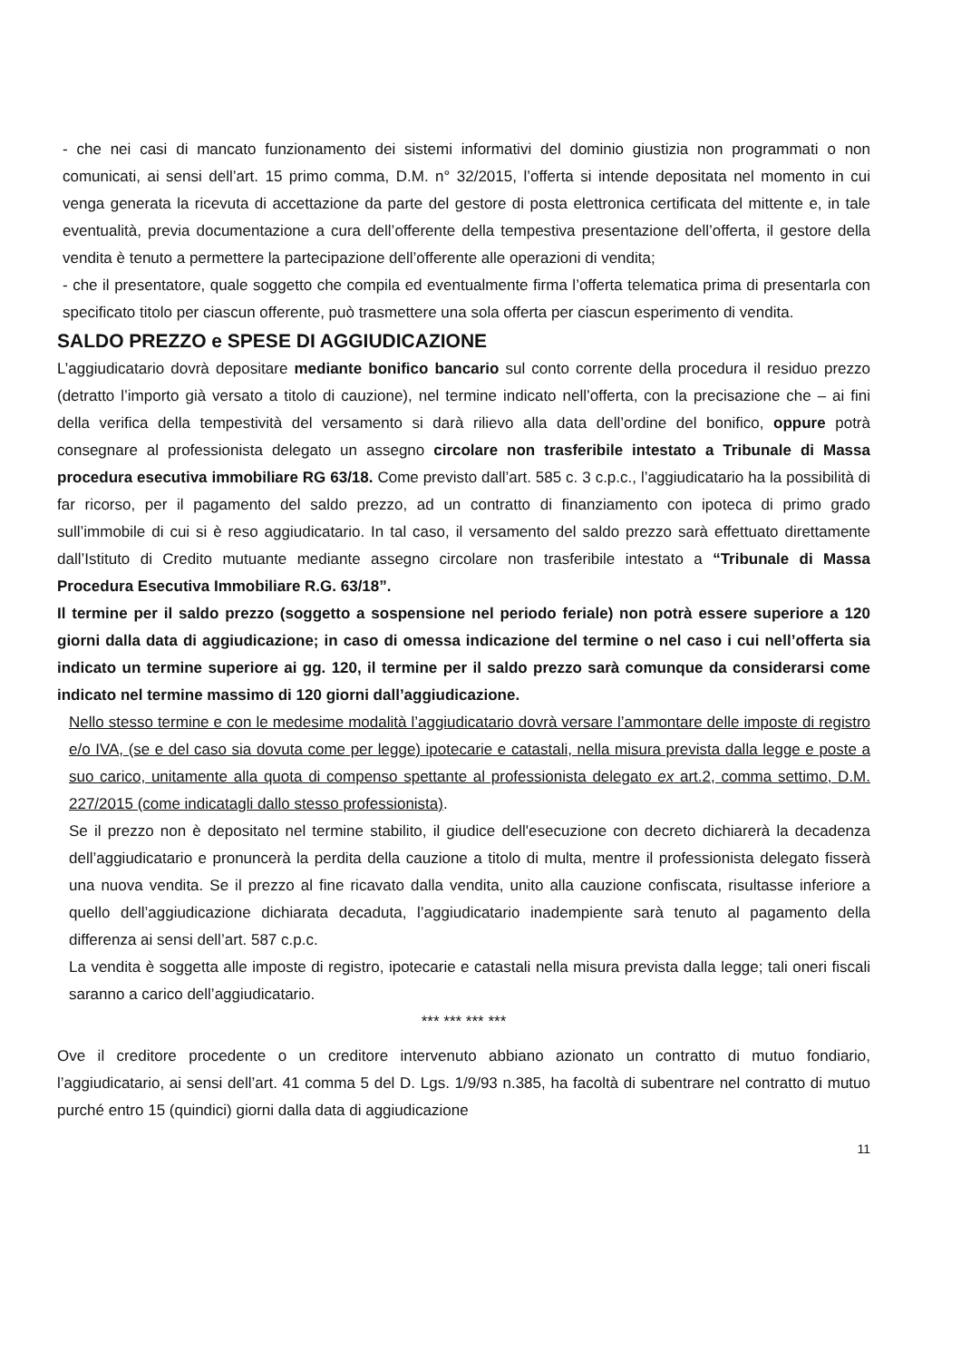- che nei casi di mancato funzionamento dei sistemi informativi del dominio giustizia non programmati o non comunicati, ai sensi dell’art. 15 primo comma, D.M. n° 32/2015, l’offerta si intende depositata nel momento in cui venga generata la ricevuta di accettazione da parte del gestore di posta elettronica certificata del mittente e, in tale eventualità, previa documentazione a cura dell’offerente della tempestiva presentazione dell’offerta, il gestore della vendita è tenuto a permettere la partecipazione dell’offerente alle operazioni di vendita;
- che il presentatore, quale soggetto che compila ed eventualmente firma l’offerta telematica prima di presentarla con specificato titolo per ciascun offerente, può trasmettere una sola offerta per ciascun esperimento di vendita.
SALDO PREZZO e SPESE DI AGGIUDICAZIONE
L’aggiudicatario dovrà depositare mediante bonifico bancario sul conto corrente della procedura il residuo prezzo (detratto l’importo già versato a titolo di cauzione), nel termine indicato nell’offerta, con la precisazione che – ai fini della verifica della tempestività del versamento si darà rilievo alla data dell’ordine del bonifico, oppure potrà consegnare al professionista delegato un assegno circolare non trasferibile intestato a Tribunale di Massa procedura esecutiva immobiliare RG 63/18. Come previsto dall’art. 585 c. 3 c.p.c., l’aggiudicatario ha la possibilità di far ricorso, per il pagamento del saldo prezzo, ad un contratto di finanziamento con ipoteca di primo grado sull’immobile di cui si è reso aggiudicatario. In tal caso, il versamento del saldo prezzo sarà effettuato direttamente dall’Istituto di Credito mutuante mediante assegno circolare non trasferibile intestato a “Tribunale di Massa Procedura Esecutiva Immobiliare R.G. 63/18”.
Il termine per il saldo prezzo (soggetto a sospensione nel periodo feriale) non potrà essere superiore a 120 giorni dalla data di aggiudicazione; in caso di omessa indicazione del termine o nel caso i cui nell’offerta sia indicato un termine superiore ai gg. 120, il termine per il saldo prezzo sarà comunque da considerarsi come indicato nel termine massimo di 120 giorni dall’aggiudicazione.
Nello stesso termine e con le medesime modalità l’aggiudicatario dovrà versare l’ammontare delle imposte di registro e/o IVA, (se e del caso sia dovuta come per legge) ipotecarie e catastali, nella misura prevista dalla legge e poste a suo carico, unitamente alla quota di compenso spettante al professionista delegato ex art.2, comma settimo, D.M. 227/2015 (come indicatagli dallo stesso professionista).
Se il prezzo non è depositato nel termine stabilito, il giudice dell'esecuzione con decreto dichiarerà la decadenza dell’aggiudicatario e pronuncerà la perdita della cauzione a titolo di multa, mentre il professionista delegato fisserà una nuova vendita. Se il prezzo al fine ricavato dalla vendita, unito alla cauzione confiscata, risultasse inferiore a quello dell’aggiudicazione dichiarata decaduta, l’aggiudicatario inadempiente sarà tenuto al pagamento della differenza ai sensi dell’art. 587 c.p.c.
La vendita è soggetta alle imposte di registro, ipotecarie e catastali nella misura prevista dalla legge; tali oneri fiscali saranno a carico dell’aggiudicatario.
*** *** *** ***
Ove il creditore procedente o un creditore intervenuto abbiano azionato un contratto di mutuo fondiario, l’aggiudicatario, ai sensi dell’art. 41 comma 5 del D. Lgs. 1/9/93 n.385, ha facoltà di subentrare nel contratto di mutuo purché entro 15 (quindici) giorni dalla data di aggiudicazione
11